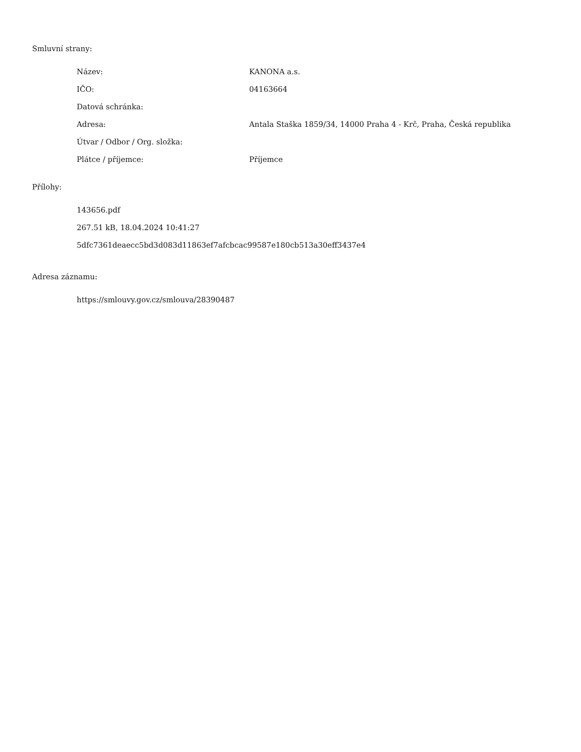Smluvní strany:
| Název: | KANONA a.s. |
| IČO: | 04163664 |
| Datová schránka: | |
| Adresa: | Antala Staška 1859/34, 14000 Praha 4 - Krč, Praha, Česká republika |
| Útvar / Odbor / Org. složka: | |
| Plátce / příjemce: | Příjemce |
Přílohy:
143656.pdf
267.51 kB, 18.04.2024 10:41:27
5dfc7361deaecc5bd3d083d11863ef7afcbcac99587e180cb513a30eff3437e4
Adresa záznamu:
https://smlouvy.gov.cz/smlouva/28390487